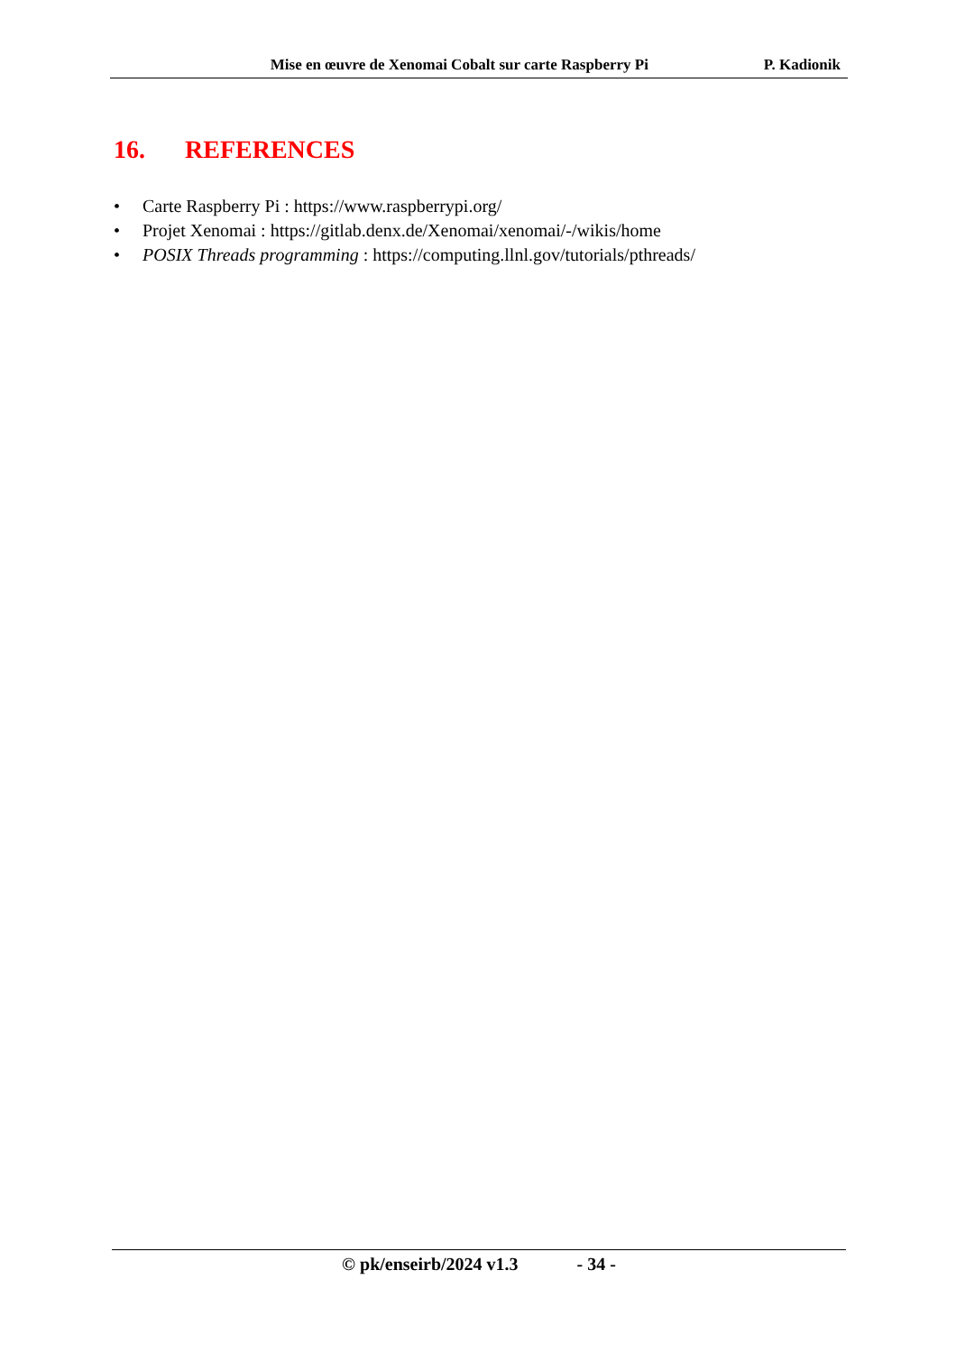Mise en œuvre de Xenomai Cobalt sur carte Raspberry Pi P. Kadionik
16. REFERENCES
• Carte Raspberry Pi : https://www.raspberrypi.org/
• Projet Xenomai : https://gitlab.denx.de/Xenomai/xenomai/-/wikis/home
• POSIX Threads programming : https://computing.llnl.gov/tutorials/pthreads/
© pk/enseirb/2024 v1.3 - 34 -